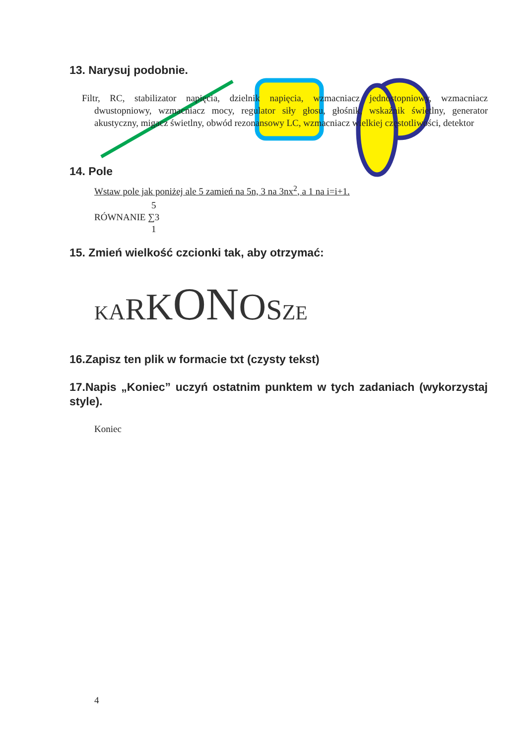13. Narysuj podobnie.
Filtr, RC, stabilizator napięcia, dzielnik napięcia, wzmacniacz jednostopniowy, wzmacniacz dwustopniowy, wzmacniacz mocy, regulator siły głosu, głośnik, wskaźnik świetlny, generator akustyczny, migacz świetlny, obwód rezonansowy LC, wzmacniacz wielkiej częstotliwości, detektor
14. Pole
Wstaw pole jak poniżej ale 5 zamień na 5n, 3 na 3nx<sup>2</sup>, a 1 na i=i+1.
RÓWNANIE 5 ∑3 1
15. Zmień wielkość czcionki tak, aby otrzymać:
KARKONOSZE
16.Zapisz ten plik w formacie txt (czysty tekst)
17.Napis „Koniec” uczyń ostatnim punktem w tych zadaniach (wykorzystaj style).
Koniec
4